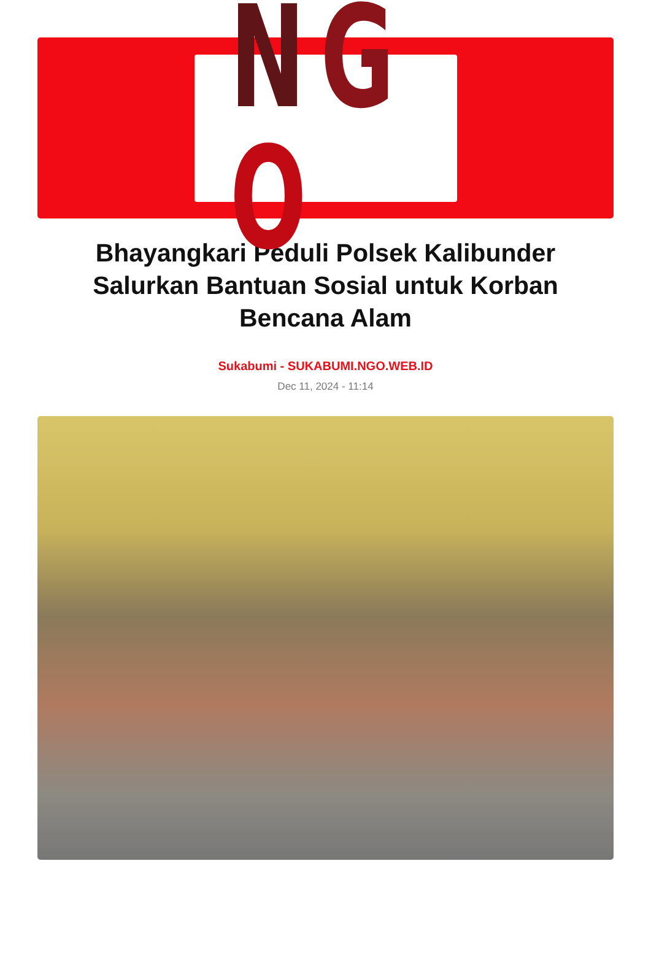NGO
Bhayangkari Peduli Polsek Kalibunder Salurkan Bantuan Sosial untuk Korban Bencana Alam
Sukabumi - SUKABUMI.NGO.WEB.ID
Dec 11, 2024 - 11:14